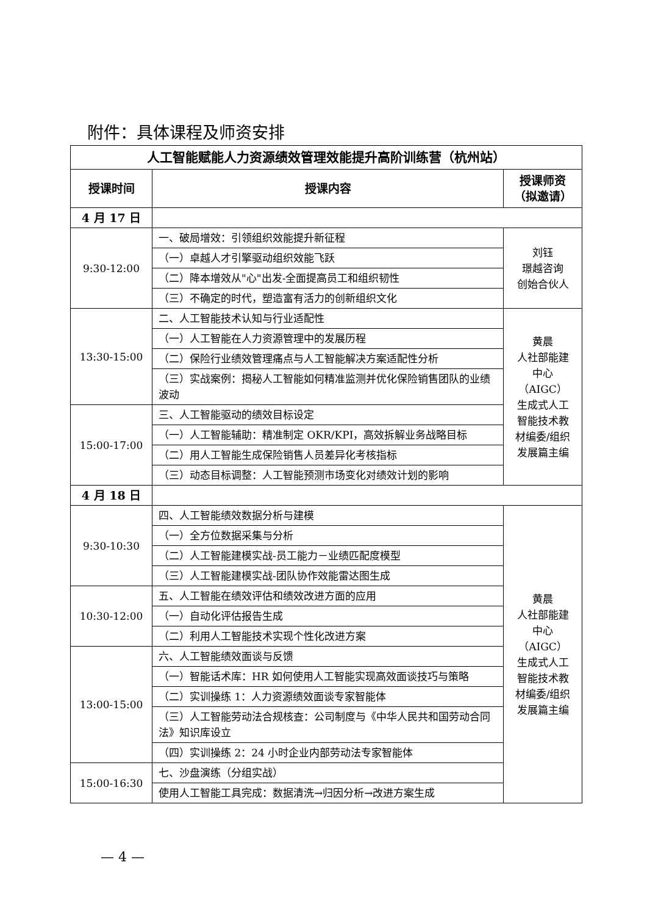附件：具体课程及师资安排
| 人工智能赋能人力资源绩效管理效能提升高阶训练营（杭州站） | | |
| 授课时间 | 授课内容 | 授课师资 （拟邀请） |
| 4 月 17 日 | | |
| 9:30-12:00 | 一、破局增效：引领组织效能提升新征程 | 刘钰 璟越咨询 创始合伙人 |
| | （一）卓越人才引擎驱动组织效能飞跃 | |
| | （二）降本增效从"心"出发-全面提高员工和组织韧性 | |
| | （三）不确定的时代，塑造富有活力的创新组织文化 | |
| 13:30-15:00 | 二、人工智能技术认知与行业适配性 | 黄晨 人社部能建 中心（AIGC） 生成式人工 智能技术教 材编委/组织 发展篇主编 |
| | （一）人工智能在人力资源管理中的发展历程 | |
| | （二）保险行业绩效管理痛点与人工智能解决方案适配性分析 | |
| | （三）实战案例：揭秘人工智能如何精准监测并优化保险销售团队的业绩波动 | |
| 15:00-17:00 | 三、人工智能驱动的绩效目标设定 | |
| | （一）人工智能辅助：精准制定 OKR/KPI，高效拆解业务战略目标 | |
| | （二）用人工智能生成保险销售人员差异化考核指标 | |
| | （三）动态目标调整：人工智能预测市场变化对绩效计划的影响 | |
| 4 月 18 日 | | |
| 9:30-10:30 | 四、人工智能绩效数据分析与建模 | 黄晨 人社部能建 中心（AIGC） 生成式人工 智能技术教 材编委/组织 发展篇主编 |
| | （一）全方位数据采集与分析 | |
| | （二）人工智能建模实战-员工能力－业绩匹配度模型 | |
| | （三）人工智能建模实战-团队协作效能雷达图生成 | |
| 10:30-12:00 | 五、人工智能在绩效评估和绩效改进方面的应用 | |
| | （一）自动化评估报告生成 | |
| | （二）利用人工智能技术实现个性化改进方案 | |
| 13:00-15:00 | 六、人工智能绩效面谈与反馈 | |
| | （一）智能话术库：HR 如何使用人工智能实现高效面谈技巧与策略 | |
| | （二）实训操练 1：人力资源绩效面谈专家智能体 | |
| | （三）人工智能劳动法合规核查：公司制度与《中华人民共和国劳动合同法》知识库设立 | |
| | （四）实训操练 2：24 小时企业内部劳动法专家智能体 | |
| 15:00-16:30 | 七、沙盘演练（分组实战） | |
| | 使用人工智能工具完成：数据清洗→归因分析→改进方案生成 | |
— 4 —